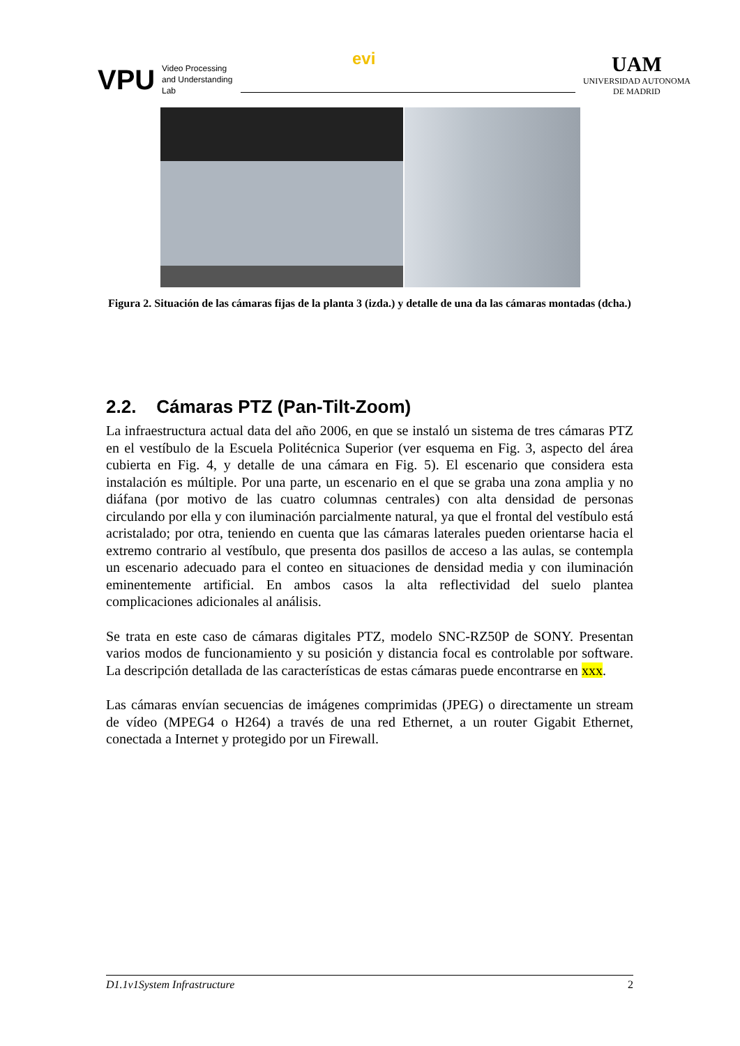VPU
Video Processing
and Understanding
Lab
evi
UAM
UNIVERSIDAD AUTONOMA
DE MADRID
Figura 2. Situación de las cámaras fijas de la planta 3 (izda.) y detalle de una da las cámaras montadas (dcha.)
2.2. Cámaras PTZ (Pan-Tilt-Zoom)
La infraestructura actual data del año 2006, en que se instaló un sistema de tres cámaras PTZ en el vestíbulo de la Escuela Politécnica Superior (ver esquema en Fig. 3, aspecto del área cubierta en Fig. 4, y detalle de una cámara en Fig. 5). El escenario que considera esta instalación es múltiple. Por una parte, un escenario en el que se graba una zona amplia y no diáfana (por motivo de las cuatro columnas centrales) con alta densidad de personas circulando por ella y con iluminación parcialmente natural, ya que el frontal del vestíbulo está acristalado; por otra, teniendo en cuenta que las cámaras laterales pueden orientarse hacia el extremo contrario al vestíbulo, que presenta dos pasillos de acceso a las aulas, se contempla un escenario adecuado para el conteo en situaciones de densidad media y con iluminación eminentemente artificial. En ambos casos la alta reflectividad del suelo plantea complicaciones adicionales al análisis.
Se trata en este caso de cámaras digitales PTZ, modelo SNC-RZ50P de SONY. Presentan varios modos de funcionamiento y su posición y distancia focal es controlable por software. La descripción detallada de las características de estas cámaras puede encontrarse en xxx.
Las cámaras envían secuencias de imágenes comprimidas (JPEG) o directamente un stream de vídeo (MPEG4 o H264) a través de una red Ethernet, a un router Gigabit Ethernet, conectada a Internet y protegido por un Firewall.
D1.1v1System Infrastructure 2